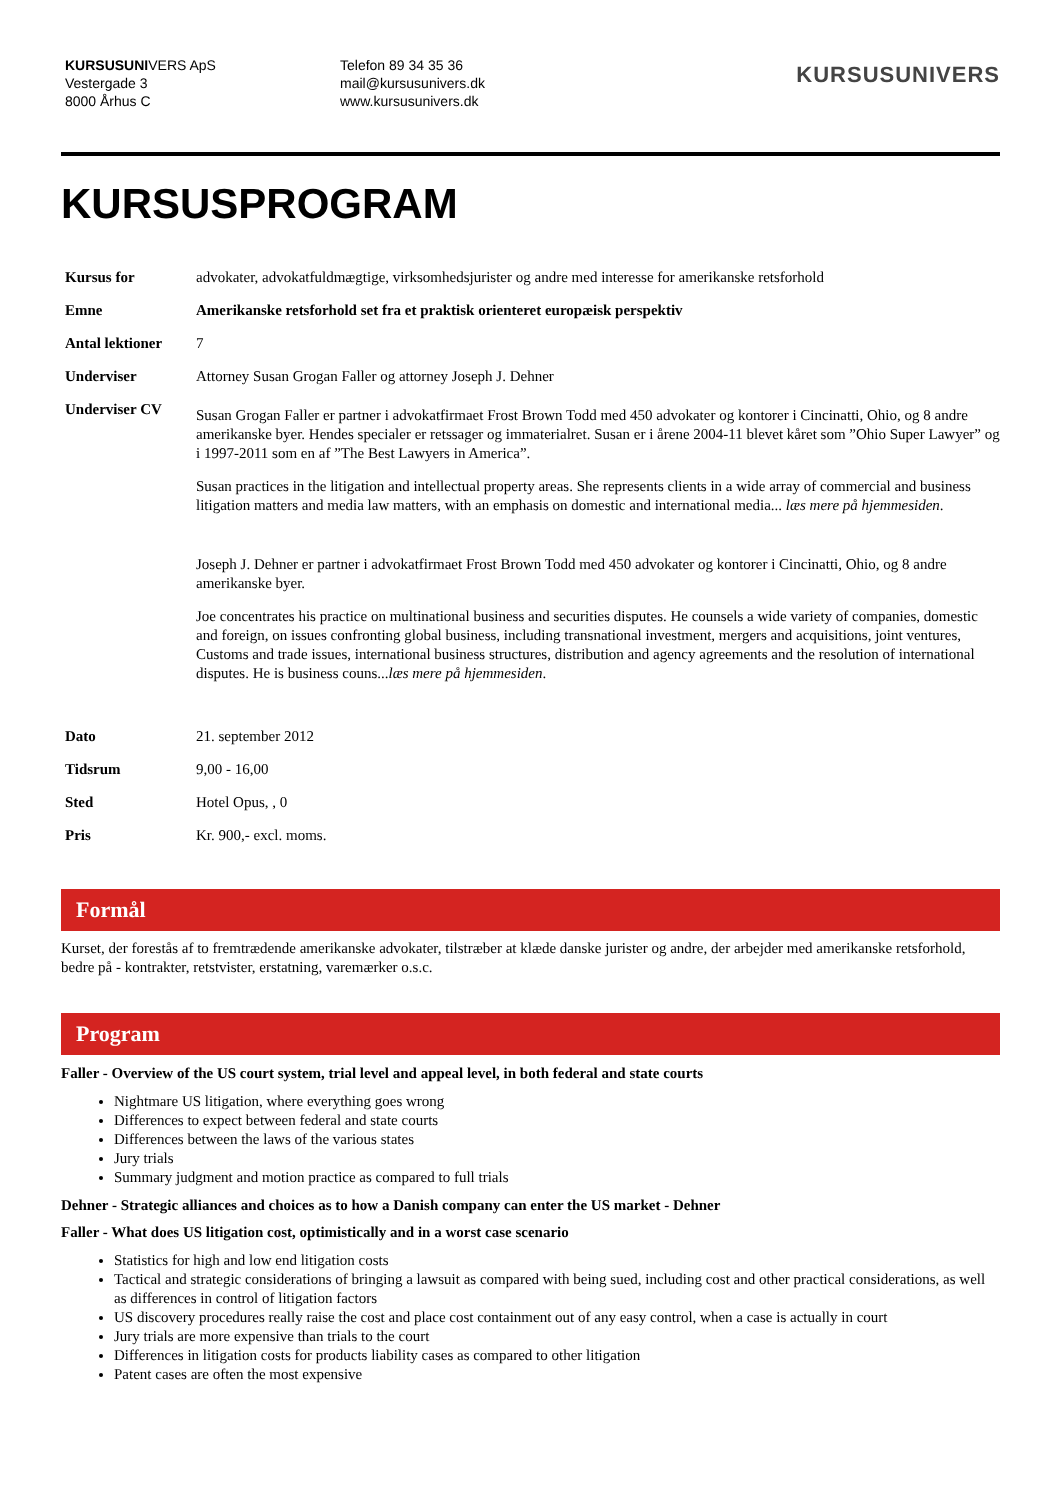KURSUSUNIVERS ApS
Vestergade 3
8000 Århus C
Telefon 89 34 35 36
mail@kursusunivers.dk
www.kursusunivers.dk
KURSUSUNIVERS
KURSUSPROGRAM
| Kursus for | advokater, advokatfuldmægtige, virksomhedsjurister og andre med interesse for amerikanske retsforhold |
| Emne | Amerikanske retsforhold set fra et praktisk orienteret europæisk perspektiv |
| Antal lektioner | 7 |
| Underviser | Attorney Susan Grogan Faller og attorney Joseph J. Dehner |
| Underviser CV | Susan Grogan Faller er partner i advokatfirmaet Frost Brown Todd med 450 advokater og kontorer i Cincinatti, Ohio, og 8 andre amerikanske byer. Hendes specialer er retssager og immaterialret. Susan er i årene 2004-11 blevet kåret som ”Ohio Super Lawyer” og i 1997-2011 som en af ”The Best Lawyers in America”. Susan practices in the litigation and intellectual property areas. She represents clients in a wide array of commercial and business litigation matters and media law matters, with an emphasis on domestic and international media... læs mere på hjemmesiden . Joseph J. Dehner er partner i advokatfirmaet Frost Brown Todd med 450 advokater og kontorer i Cincinatti, Ohio, og 8 andre amerikanske byer. Joe concentrates his practice on multinational business and securities disputes. He counsels a wide variety of companies, domestic and foreign, on issues confronting global business, including transnational investment, mergers and acquisitions, joint ventures, Customs and trade issues, international business structures, distribution and agency agreements and the resolution of international disputes. He is business couns... læs mere på hjemmesiden . |
| Dato | 21. september 2012 |
| Tidsrum | 9,00 - 16,00 |
| Sted | Hotel Opus, , 0 |
| Pris | Kr. 900,- excl. moms. |
Formål
Kurset, der forestås af to fremtrædende amerikanske advokater, tilstræber at klæde danske jurister og andre, der arbejder med amerikanske retsforhold, bedre på - kontrakter, retstvister, erstatning, varemærker o.s.c.
Program
Faller - Overview of the US court system, trial level and appeal level, in both federal and state courts
Nightmare US litigation, where everything goes wrong
Differences to expect between federal and state courts
Differences between the laws of the various states
Jury trials
Summary judgment and motion practice as compared to full trials
Dehner - Strategic alliances and choices as to how a Danish company can enter the US market - Dehner
Faller - What does US litigation cost, optimistically and in a worst case scenario
Statistics for high and low end litigation costs
Tactical and strategic considerations of bringing a lawsuit as compared with being sued, including cost and other practical considerations, as well as differences in control of litigation factors
US discovery procedures really raise the cost and place cost containment out of any easy control, when a case is actually in court
Jury trials are more expensive than trials to the court
Differences in litigation costs for products liability cases as compared to other litigation
Patent cases are often the most expensive